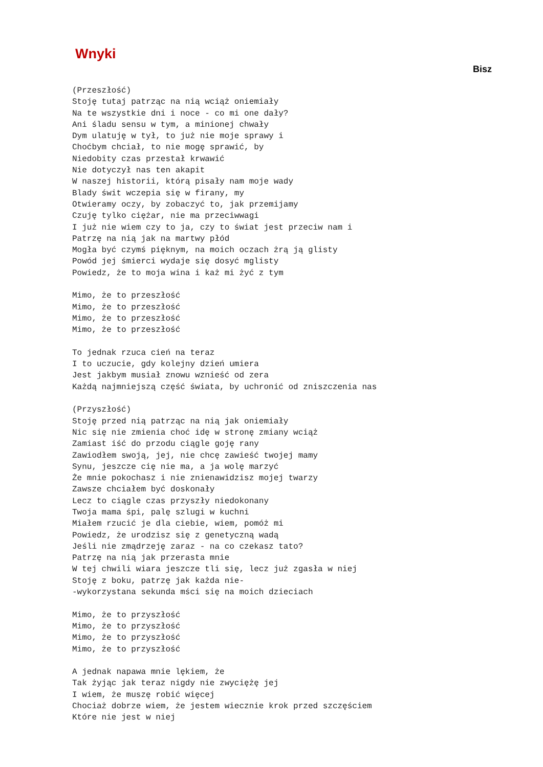Wnyki
Bisz
(Przeszłość)
Stoję tutaj patrząc na nią wciąż oniemiały
Na te wszystkie dni i noce - co mi one dały?
Ani śladu sensu w tym, a minionej chwały
Dym ulatuję w tył, to już nie moje sprawy i
Choćbym chciał, to nie mogę sprawić, by
Niedobity czas przestał krwawić
Nie dotyczył nas ten akapit
W naszej historii, którą pisały nam moje wady
Blady świt wczepia się w firany, my
Otwieramy oczy, by zobaczyć to, jak przemijamy
Czuję tylko ciężar, nie ma przeciwwagi
I już nie wiem czy to ja, czy to świat jest przeciw nam i
Patrzę na nią jak na martwy płód
Mogła być czymś pięknym, na moich oczach żrą ją glisty
Powód jej śmierci wydaje się dosyć mglisty
Powiedz, że to moja wina i każ mi żyć z tym

Mimo, że to przeszłość
Mimo, że to przeszłość
Mimo, że to przeszłość
Mimo, że to przeszłość

To jednak rzuca cień na teraz
I to uczucie, gdy kolejny dzień umiera
Jest jakbym musiał znowu wznieść od zera
Każdą najmniejszą część świata, by uchronić od zniszczenia nas

(Przyszłość)
Stoję przed nią patrząc na nią jak oniemiały
Nic się nie zmienia choć idę w stronę zmiany wciąż
Zamiast iść do przodu ciągle goję rany
Zawiodłem swoją, jej, nie chcę zawieść twojej mamy
Synu, jeszcze cię nie ma, a ja wolę marzyć
Że mnie pokochasz i nie znienawidzisz mojej twarzy
Zawsze chciałem być doskonały
Lecz to ciągle czas przyszły niedokonany
Twoja mama śpi, palę szlugi w kuchni
Miałem rzucić je dla ciebie, wiem, pomóż mi
Powiedz, że urodzisz się z genetyczną wadą
Jeśli nie zmądrzeję zaraz - na co czekasz tato?
Patrzę na nią jak przerasta mnie
W tej chwili wiara jeszcze tli się, lecz już zgasła w niej
Stoję z boku, patrzę jak każda nie-
-wykorzystana sekunda mści się na moich dzieciach

Mimo, że to przyszłość
Mimo, że to przyszłość
Mimo, że to przyszłość
Mimo, że to przyszłość

A jednak napawa mnie lękiem, że
Tak żyjąc jak teraz nigdy nie zwyciężę jej
I wiem, że muszę robić więcej
Chociaż dobrze wiem, że jestem wiecznie krok przed szczęściem
Które nie jest w niej